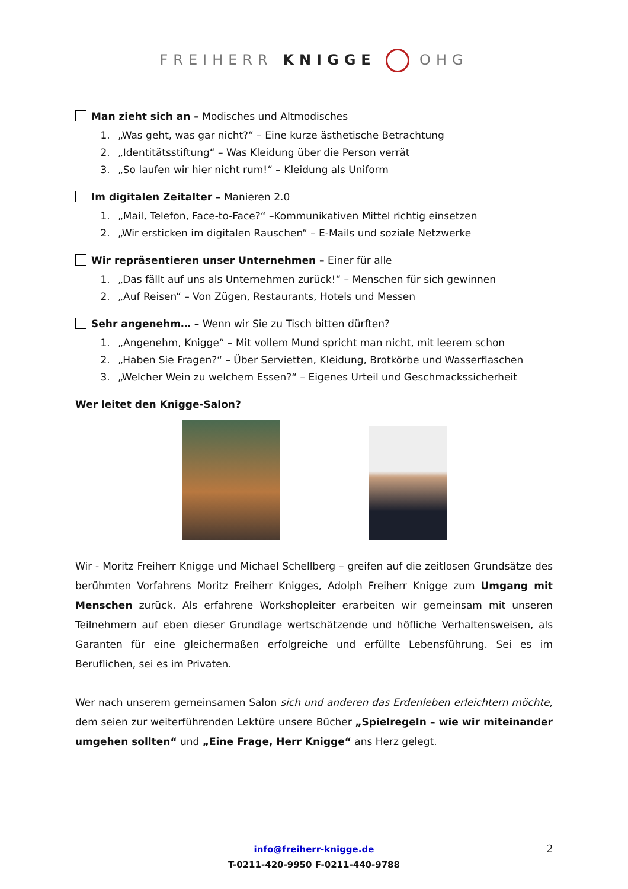FREIHERR KNIGGE OHG
Man zieht sich an – Modisches und Altmodisches
1. „Was geht, was gar nicht?“ – Eine kurze ästhetische Betrachtung
2. „Identitätsstiftung“ – Was Kleidung über die Person verrät
3. „So laufen wir hier nicht rum!“ – Kleidung als Uniform
Im digitalen Zeitalter – Manieren 2.0
1. „Mail, Telefon, Face-to-Face?“ –Kommunikativen Mittel richtig einsetzen
2. „Wir ersticken im digitalen Rauschen“ – E-Mails und soziale Netzwerke
Wir repräsentieren unser Unternehmen – Einer für alle
1. „Das fällt auf uns als Unternehmen zurück!“ – Menschen für sich gewinnen
2. „Auf Reisen“ – Von Zügen, Restaurants, Hotels und Messen
Sehr angenehm… – Wenn wir Sie zu Tisch bitten dürften?
1. „Angenehm, Knigge“ – Mit vollem Mund spricht man nicht, mit leerem schon
2. „Haben Sie Fragen?“ – Über Servietten, Kleidung, Brotkörbe und Wasserflaschen
3. „Welcher Wein zu welchem Essen?“ – Eigenes Urteil und Geschmackssicherheit
Wer leitet den Knigge-Salon?
Wir - Moritz Freiherr Knigge und Michael Schellberg – greifen auf die zeitlosen Grundsätze des berühmten Vorfahrens Moritz Freiherr Knigges, Adolph Freiherr Knigge zum Umgang mit Menschen zurück. Als erfahrene Workshopleiter erarbeiten wir gemeinsam mit unseren Teilnehmern auf eben dieser Grundlage wertschätzende und höfliche Verhaltensweisen, als Garanten für eine gleichermaßen erfolgreiche und erfüllte Lebensführung. Sei es im Beruflichen, sei es im Privaten.
Wer nach unserem gemeinsamen Salon sich und anderen das Erdenleben erleichtern möchte, dem seien zur weiterführenden Lektüre unsere Bücher „Spielregeln – wie wir miteinander umgehen sollten“ und „Eine Frage, Herr Knigge“ ans Herz gelegt.
info@freiherr-knigge.de
T-0211-420-9950 F-0211-440-9788
2